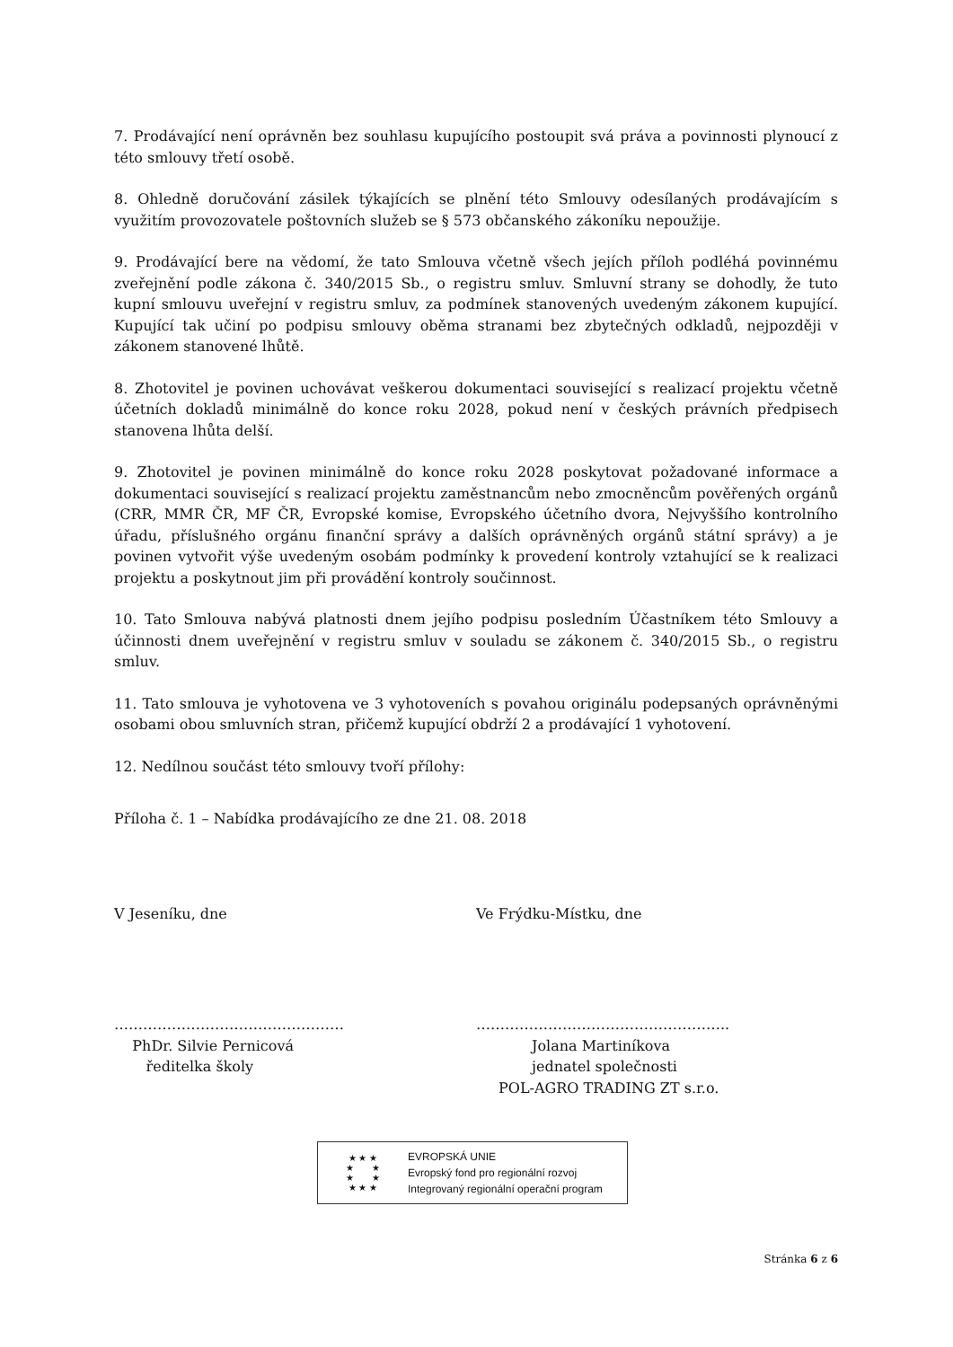7. Prodávající není oprávněn bez souhlasu kupujícího postoupit svá práva a povinnosti plynoucí z této smlouvy třetí osobě.
8. Ohledně doručování zásilek týkajících se plnění této Smlouvy odesílaných prodávajícím s využitím provozovatele poštovních služeb se § 573 občanského zákoníku nepoužije.
9. Prodávající bere na vědomí, že tato Smlouva včetně všech jejích příloh podléhá povinnému zveřejnění podle zákona č. 340/2015 Sb., o registru smluv. Smluvní strany se dohodly, že tuto kupní smlouvu uveřejní v registru smluv, za podmínek stanovených uvedeným zákonem kupující. Kupující tak učiní po podpisu smlouvy oběma stranami bez zbytečných odkladů, nejpozději v zákonem stanovené lhůtě.
8. Zhotovitel je povinen uchovávat veškerou dokumentaci související s realizací projektu včetně účetních dokladů minimálně do konce roku 2028, pokud není v českých právních předpisech stanovena lhůta delší.
9. Zhotovitel je povinen minimálně do konce roku 2028 poskytovat požadované informace a dokumentaci související s realizací projektu zaměstnancům nebo zmocněncům pověřených orgánů (CRR, MMR ČR, MF ČR, Evropské komise, Evropského účetního dvora, Nejvyššího kontrolního úřadu, příslušného orgánu finanční správy a dalších oprávněných orgánů státní správy) a je povinen vytvořit výše uvedeným osobám podmínky k provedení kontroly vztahující se k realizaci projektu a poskytnout jim při provádění kontroly součinnost.
10. Tato Smlouva nabývá platnosti dnem jejího podpisu posledním Účastníkem této Smlouvy a účinnosti dnem uveřejnění v registru smluv v souladu se zákonem č. 340/2015 Sb., o registru smluv.
11. Tato smlouva je vyhotovena ve 3 vyhotoveních s povahou originálu podepsaných oprávněnými osobami obou smluvních stran, přičemž kupující obdrží 2 a prodávající 1 vyhotovení.
12. Nedílnou součást této smlouvy tvoří přílohy:
Příloha č. 1 – Nabídka prodávajícího ze dne 21. 08. 2018
V Jeseníku, dne Ve Frýdku-Místku, dne
…………………………………………
PhDr. Silvie Pernicová
ředitelka školy
……………………………………………..
Jolana Martiníkova
jednatel společnosti
POL-AGRO TRADING ZT s.r.o.
★ ★ ★
★ ★
★ ★
★ ★ ★
EVROPSKÁ UNIE
Evropský fond pro regionální rozvoj
Integrovaný regionální operační program
Stránka 6 z 6